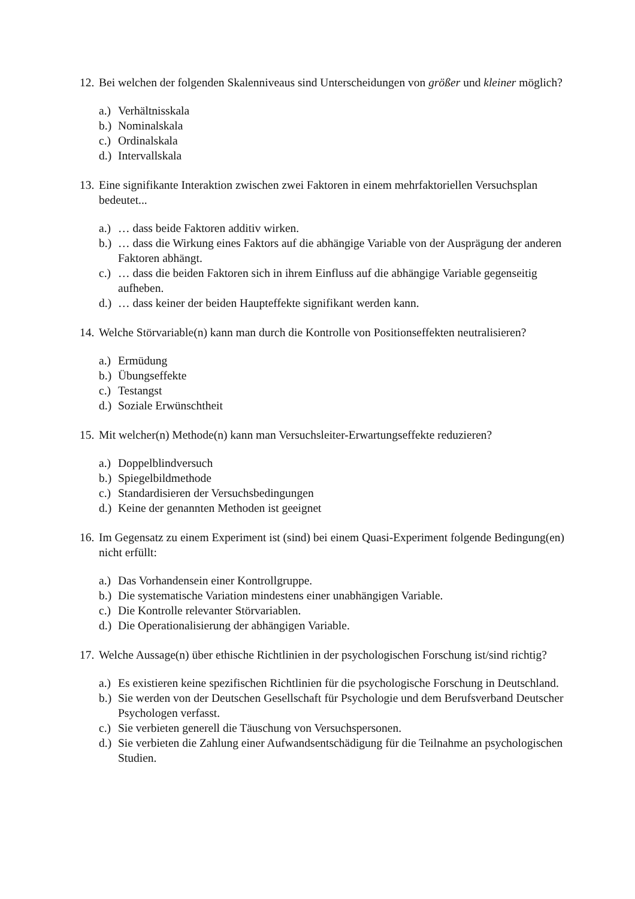12. Bei welchen der folgenden Skalenniveaus sind Unterscheidungen von größer und kleiner möglich?
a.) Verhältnisskala
b.) Nominalskala
c.) Ordinalskala
d.) Intervallskala
13. Eine signifikante Interaktion zwischen zwei Faktoren in einem mehrfaktoriellen Versuchsplan bedeutet...
a.) … dass beide Faktoren additiv wirken.
b.) … dass die Wirkung eines Faktors auf die abhängige Variable von der Ausprägung der anderen Faktoren abhängt.
c.) … dass die beiden Faktoren sich in ihrem Einfluss auf die abhängige Variable gegenseitig aufheben.
d.) … dass keiner der beiden Haupteffekte signifikant werden kann.
14. Welche Störvariable(n) kann man durch die Kontrolle von Positionseffekten neutralisieren?
a.) Ermüdung
b.) Übungseffekte
c.) Testangst
d.) Soziale Erwünschtheit
15. Mit welcher(n) Methode(n) kann man Versuchsleiter-Erwartungseffekte reduzieren?
a.) Doppelblindversuch
b.) Spiegelbildmethode
c.) Standardisieren der Versuchsbedingungen
d.) Keine der genannten Methoden ist geeignet
16. Im Gegensatz zu einem Experiment ist (sind) bei einem Quasi-Experiment folgende Bedingung(en) nicht erfüllt:
a.) Das Vorhandensein einer Kontrollgruppe.
b.) Die systematische Variation mindestens einer unabhängigen Variable.
c.) Die Kontrolle relevanter Störvariablen.
d.) Die Operationalisierung der abhängigen Variable.
17. Welche Aussage(n) über ethische Richtlinien in der psychologischen Forschung ist/sind richtig?
a.) Es existieren keine spezifischen Richtlinien für die psychologische Forschung in Deutschland.
b.) Sie werden von der Deutschen Gesellschaft für Psychologie und dem Berufsverband Deutscher Psychologen verfasst.
c.) Sie verbieten generell die Täuschung von Versuchspersonen.
d.) Sie verbieten die Zahlung einer Aufwandsentschädigung für die Teilnahme an psychologischen Studien.